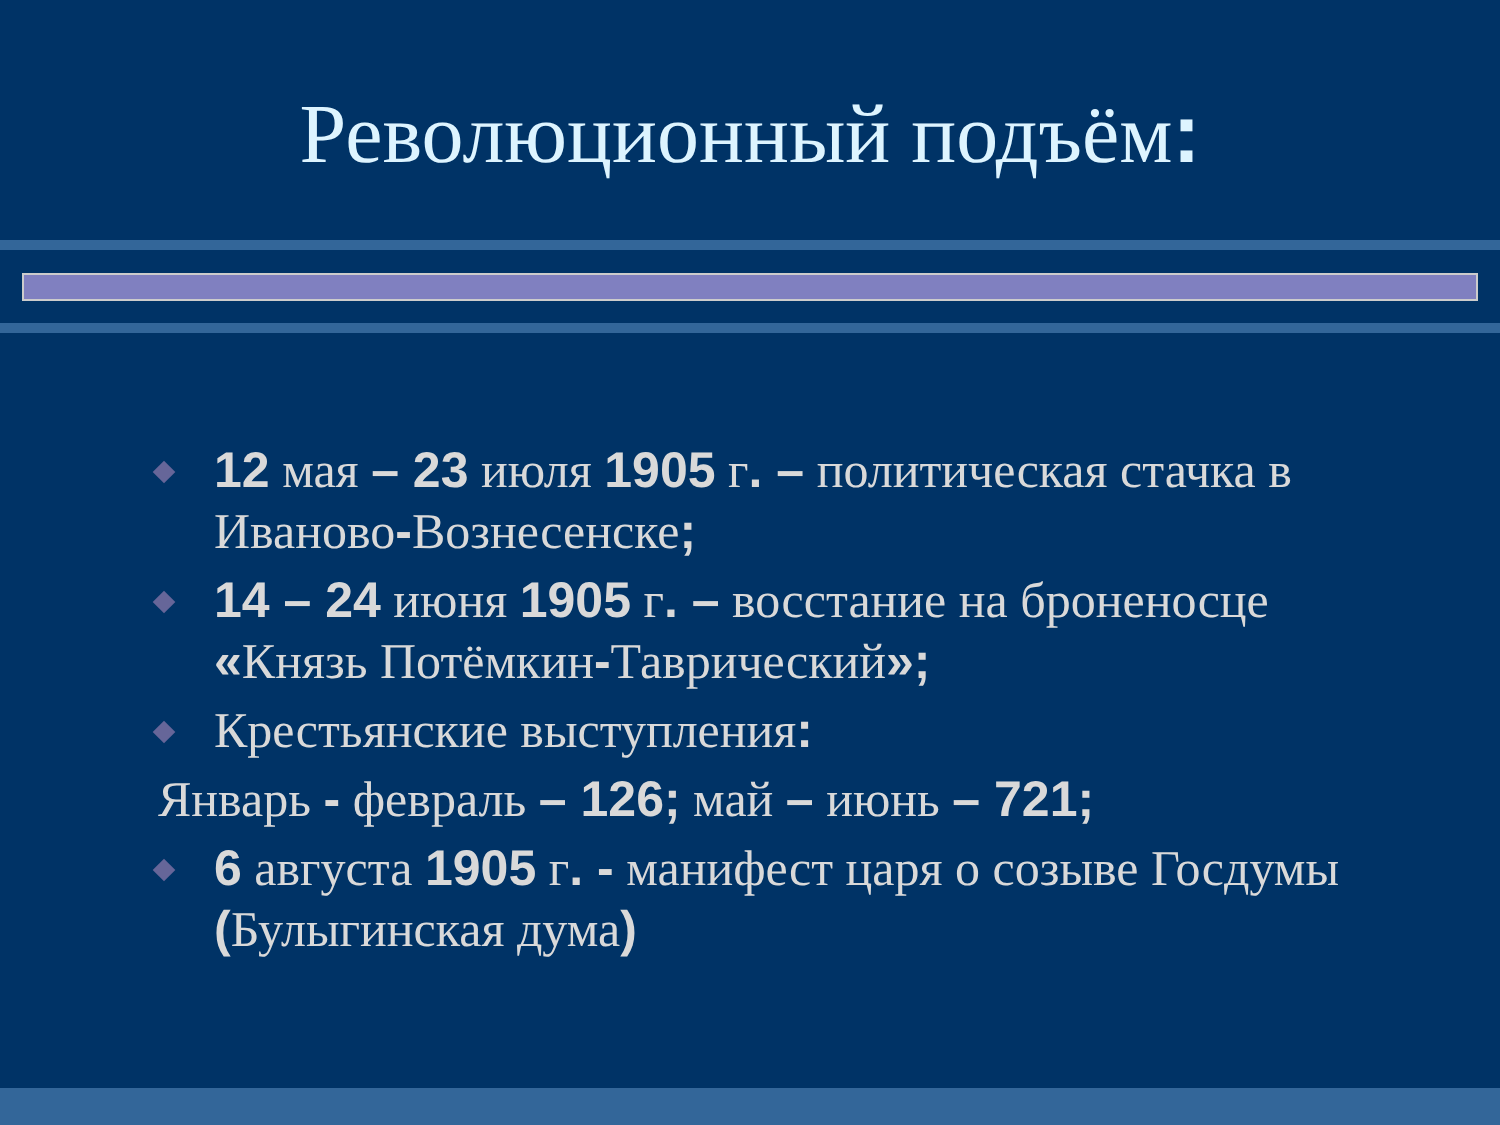Революционный подъём:
12 мая – 23 июля 1905 г. – политическая стачка в Иваново-Вознесенске;
14 – 24 июня 1905 г. – восстание на броненосце «Князь Потёмкин-Таврический»;
Крестьянские выступления:
Январь - февраль – 126; май – июнь – 721;
6 августа 1905 г. - манифест царя о созыве Госдумы (Булыгинская дума)